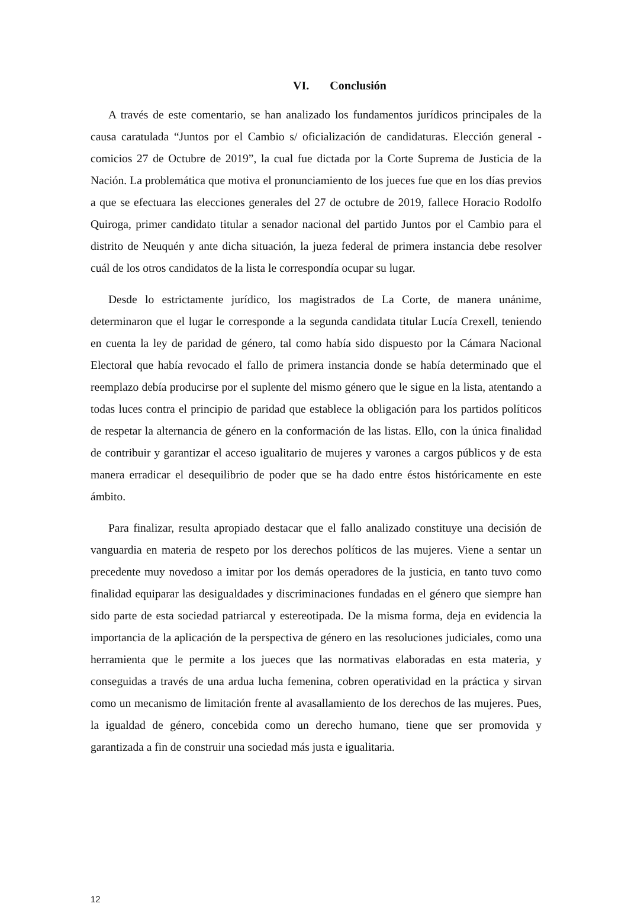VI. Conclusión
A través de este comentario, se han analizado los fundamentos jurídicos principales de la causa caratulada “Juntos por el Cambio s/ oficialización de candidaturas. Elección general - comicios 27 de Octubre de 2019”, la cual fue dictada por la Corte Suprema de Justicia de la Nación. La problemática que motiva el pronunciamiento de los jueces fue que en los días previos a que se efectuara las elecciones generales del 27 de octubre de 2019, fallece Horacio Rodolfo Quiroga, primer candidato titular a senador nacional del partido Juntos por el Cambio para el distrito de Neuquén y ante dicha situación, la jueza federal de primera instancia debe resolver cuál de los otros candidatos de la lista le correspondía ocupar su lugar.
Desde lo estrictamente jurídico, los magistrados de La Corte, de manera unánime, determinaron que el lugar le corresponde a la segunda candidata titular Lucía Crexell, teniendo en cuenta la ley de paridad de género, tal como había sido dispuesto por la Cámara Nacional Electoral que había revocado el fallo de primera instancia donde se había determinado que el reemplazo debía producirse por el suplente del mismo género que le sigue en la lista, atentando a todas luces contra el principio de paridad que establece la obligación para los partidos políticos de respetar la alternancia de género en la conformación de las listas. Ello, con la única finalidad de contribuir y garantizar el acceso igualitario de mujeres y varones a cargos públicos y de esta manera erradicar el desequilibrio de poder que se ha dado entre éstos históricamente en este ámbito.
Para finalizar, resulta apropiado destacar que el fallo analizado constituye una decisión de vanguardia en materia de respeto por los derechos políticos de las mujeres. Viene a sentar un precedente muy novedoso a imitar por los demás operadores de la justicia, en tanto tuvo como finalidad equiparar las desigualdades y discriminaciones fundadas en el género que siempre han sido parte de esta sociedad patriarcal y estereotipada. De la misma forma, deja en evidencia la importancia de la aplicación de la perspectiva de género en las resoluciones judiciales, como una herramienta que le permite a los jueces que las normativas elaboradas en esta materia, y conseguidas a través de una ardua lucha femenina, cobren operatividad en la práctica y sirvan como un mecanismo de limitación frente al avasallamiento de los derechos de las mujeres. Pues, la igualdad de género, concebida como un derecho humano, tiene que ser promovida y garantizada a fin de construir una sociedad más justa e igualitaria.
12